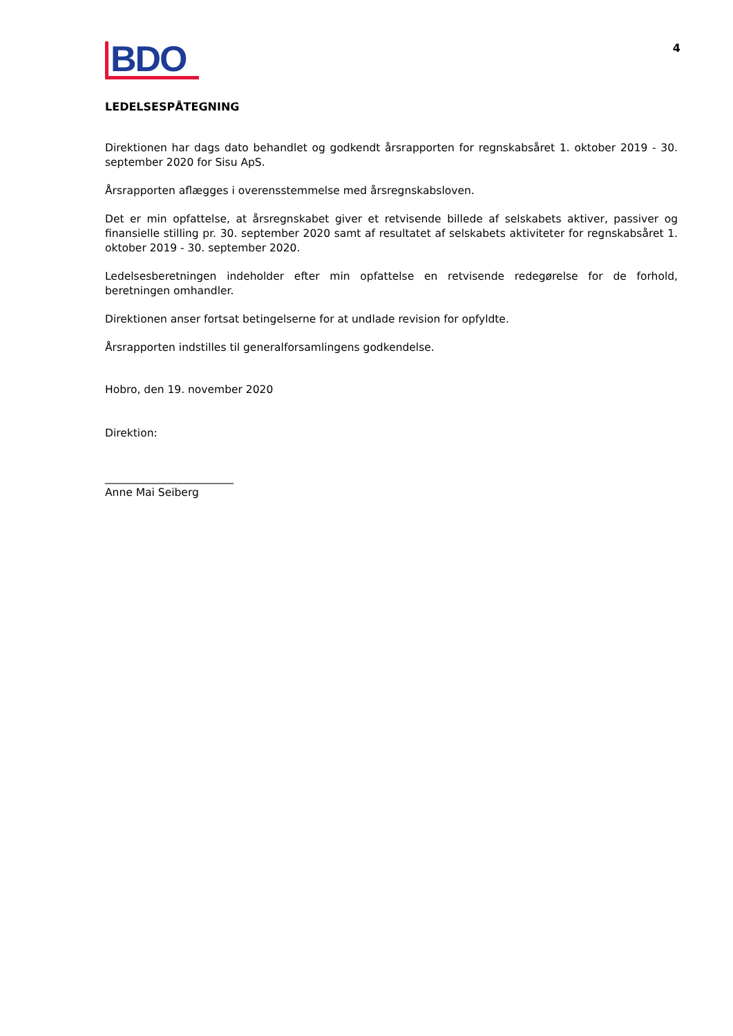BDO
4
LEDELSESPÅTEGNING
Direktionen har dags dato behandlet og godkendt årsrapporten for regnskabsåret 1. oktober 2019 - 30. september 2020 for Sisu ApS.
Årsrapporten aflægges i overensstemmelse med årsregnskabsloven.
Det er min opfattelse, at årsregnskabet giver et retvisende billede af selskabets aktiver, passiver og finansielle stilling pr. 30. september 2020 samt af resultatet af selskabets aktiviteter for regnskabsåret 1. oktober 2019 - 30. september 2020.
Ledelsesberetningen indeholder efter min opfattelse en retvisende redegørelse for de forhold, beretningen omhandler.
Direktionen anser fortsat betingelserne for at undlade revision for opfyldte.
Årsrapporten indstilles til generalforsamlingens godkendelse.
Hobro, den 19. november 2020
Direktion:
________________________
Anne Mai Seiberg